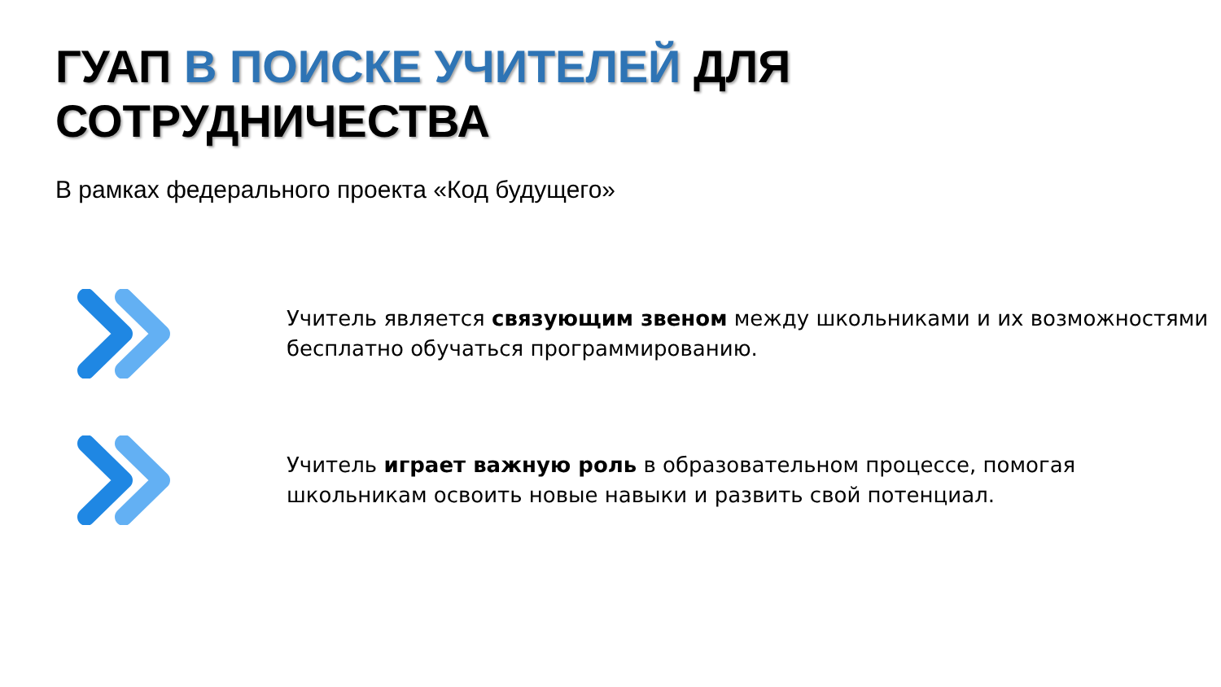ГУАП В ПОИСКЕ УЧИТЕЛЕЙ ДЛЯ
СОТРУДНИЧЕСТВА
В рамках федерального проекта «Код будущего»
Учитель является связующим звеном между школьниками и их возможностями бесплатно обучаться программированию.
Учитель играет важную роль в образовательном процессе, помогая школьникам освоить новые навыки и развить свой потенциал.